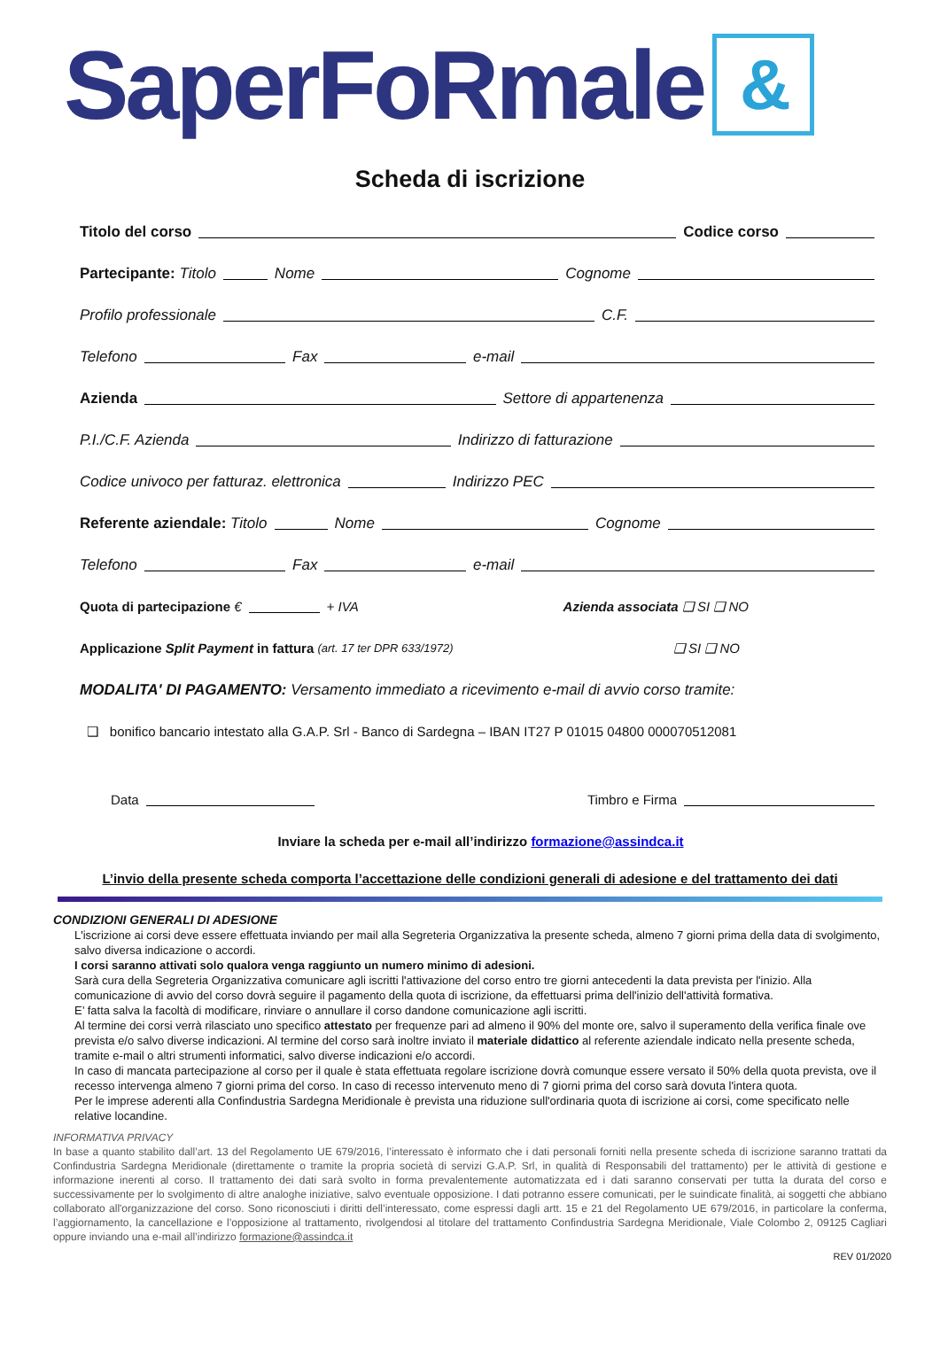SaperFoRmale &
Scheda di iscrizione
Titolo del corso Codice corso
Partecipante: Titolo Nome Cognome
Profilo professionale C.F.
Telefono Fax e-mail
Azienda Settore di appartenenza
P.I./C.F. Azienda Indirizzo di fatturazione
Codice univoco per fatturaz. elettronica Indirizzo PEC
Referente aziendale: Titolo Nome Cognome
Telefono Fax e-mail
Quota di partecipazione € + IVA Azienda associata ❑ SI ❑ NO
Applicazione Split Payment in fattura (art. 17 ter DPR 633/1972) ❑ SI ❑ NO
MODALITA' DI PAGAMENTO: Versamento immediato a ricevimento e-mail di avvio corso tramite:
❑ bonifico bancario intestato alla G.A.P. Srl - Banco di Sardegna – IBAN IT27 P 01015 04800 000070512081
Data Timbro e Firma
Inviare la scheda per e-mail all’indirizzo formazione@assindca.it
L’invio della presente scheda comporta l’accettazione delle condizioni generali di adesione e del trattamento dei dati
CONDIZIONI GENERALI DI ADESIONE
L'iscrizione ai corsi deve essere effettuata inviando per mail alla Segreteria Organizzativa la presente scheda, almeno 7 giorni prima della data di svolgimento, salvo diversa indicazione o accordi.
I corsi saranno attivati solo qualora venga raggiunto un numero minimo di adesioni.
Sarà cura della Segreteria Organizzativa comunicare agli iscritti l'attivazione del corso entro tre giorni antecedenti la data prevista per l'inizio. Alla comunicazione di avvio del corso dovrà seguire il pagamento della quota di iscrizione, da effettuarsi prima dell'inizio dell'attività formativa.
E’ fatta salva la facoltà di modificare, rinviare o annullare il corso dandone comunicazione agli iscritti.
Al termine dei corsi verrà rilasciato uno specifico attestato per frequenze pari ad almeno il 90% del monte ore, salvo il superamento della verifica finale ove prevista e/o salvo diverse indicazioni. Al termine del corso sarà inoltre inviato il materiale didattico al referente aziendale indicato nella presente scheda, tramite e-mail o altri strumenti informatici, salvo diverse indicazioni e/o accordi.
In caso di mancata partecipazione al corso per il quale è stata effettuata regolare iscrizione dovrà comunque essere versato il 50% della quota prevista, ove il recesso intervenga almeno 7 giorni prima del corso. In caso di recesso intervenuto meno di 7 giorni prima del corso sarà dovuta l'intera quota.
Per le imprese aderenti alla Confindustria Sardegna Meridionale è prevista una riduzione sull'ordinaria quota di iscrizione ai corsi, come specificato nelle relative locandine.
INFORMATIVA PRIVACY
In base a quanto stabilito dall’art. 13 del Regolamento UE 679/2016, l’interessato è informato che i dati personali forniti nella presente scheda di iscrizione saranno trattati da Confindustria Sardegna Meridionale (direttamente o tramite la propria società di servizi G.A.P. Srl, in qualità di Responsabili del trattamento) per le attività di gestione e informazione inerenti al corso. Il trattamento dei dati sarà svolto in forma prevalentemente automatizzata ed i dati saranno conservati per tutta la durata del corso e successivamente per lo svolgimento di altre analoghe iniziative, salvo eventuale opposizione. I dati potranno essere comunicati, per le suindicate finalità, ai soggetti che abbiano collaborato all'organizzazione del corso. Sono riconosciuti i diritti dell’interessato, come espressi dagli artt. 15 e 21 del Regolamento UE 679/2016, in particolare la conferma, l’aggiornamento, la cancellazione e l’opposizione al trattamento, rivolgendosi al titolare del trattamento Confindustria Sardegna Meridionale, Viale Colombo 2, 09125 Cagliari oppure inviando una e-mail all’indirizzo formazione@assindca.it
REV 01/2020